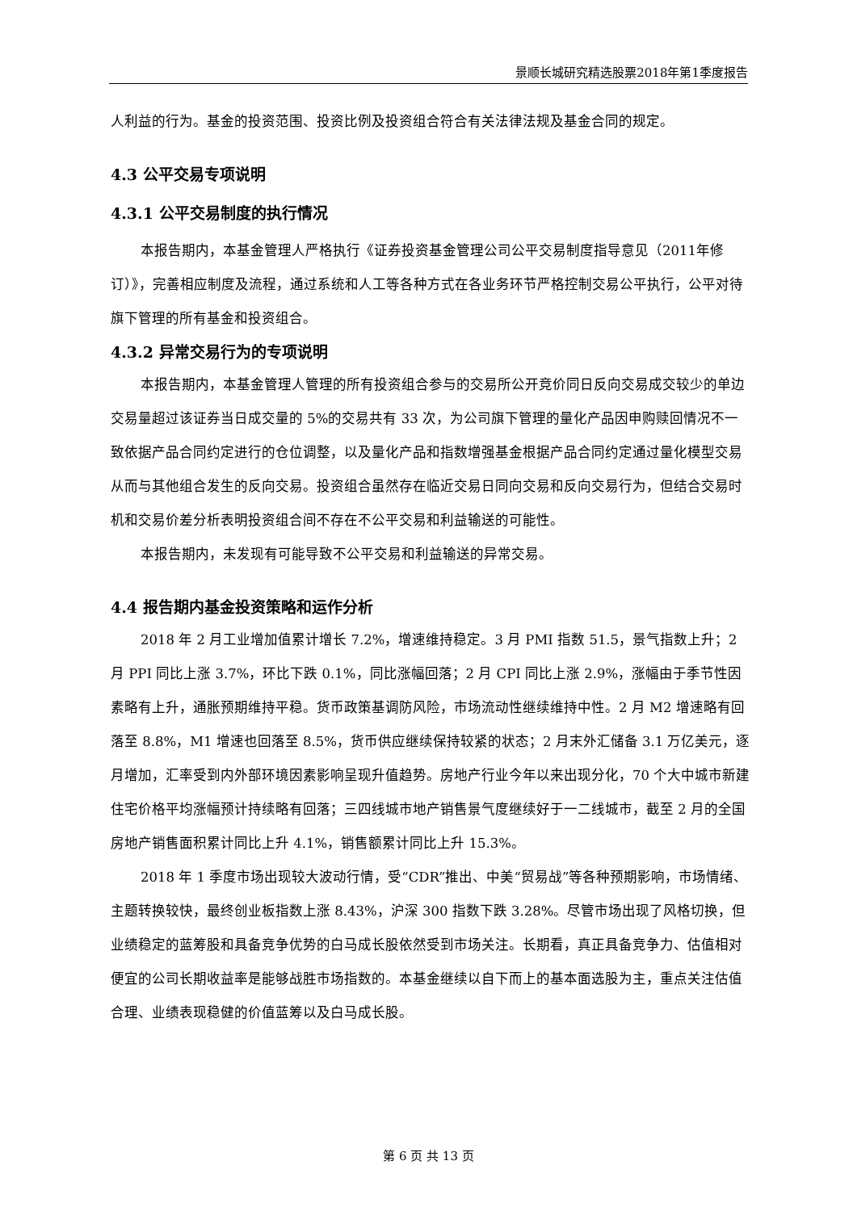景顺长城研究精选股票2018年第1季度报告
人利益的行为。基金的投资范围、投资比例及投资组合符合有关法律法规及基金合同的规定。
4.3 公平交易专项说明
4.3.1 公平交易制度的执行情况
本报告期内，本基金管理人严格执行《证券投资基金管理公司公平交易制度指导意见（2011年修订）》，完善相应制度及流程，通过系统和人工等各种方式在各业务环节严格控制交易公平执行，公平对待旗下管理的所有基金和投资组合。
4.3.2 异常交易行为的专项说明
本报告期内，本基金管理人管理的所有投资组合参与的交易所公开竞价同日反向交易成交较少的单边交易量超过该证券当日成交量的 5%的交易共有 33 次，为公司旗下管理的量化产品因申购赎回情况不一致依据产品合同约定进行的仓位调整，以及量化产品和指数增强基金根据产品合同约定通过量化模型交易从而与其他组合发生的反向交易。投资组合虽然存在临近交易日同向交易和反向交易行为，但结合交易时机和交易价差分析表明投资组合间不存在不公平交易和利益输送的可能性。
本报告期内，未发现有可能导致不公平交易和利益输送的异常交易。
4.4 报告期内基金投资策略和运作分析
2018 年 2 月工业增加值累计增长 7.2%，增速维持稳定。3 月 PMI 指数 51.5，景气指数上升；2 月 PPI 同比上涨 3.7%，环比下跌 0.1%，同比涨幅回落；2 月 CPI 同比上涨 2.9%，涨幅由于季节性因素略有上升，通胀预期维持平稳。货币政策基调防风险，市场流动性继续维持中性。2 月 M2 增速略有回落至 8.8%，M1 增速也回落至 8.5%，货币供应继续保持较紧的状态；2 月末外汇储备 3.1 万亿美元，逐月增加，汇率受到内外部环境因素影响呈现升值趋势。房地产行业今年以来出现分化，70 个大中城市新建住宅价格平均涨幅预计持续略有回落；三四线城市地产销售景气度继续好于一二线城市，截至 2 月的全国房地产销售面积累计同比上升 4.1%，销售额累计同比上升 15.3%。
2018 年 1 季度市场出现较大波动行情，受“CDR”推出、中美“贸易战”等各种预期影响，市场情绪、主题转换较快，最终创业板指数上涨 8.43%，沪深 300 指数下跌 3.28%。尽管市场出现了风格切换，但业绩稳定的蓝筹股和具备竞争优势的白马成长股依然受到市场关注。长期看，真正具备竞争力、估值相对便宜的公司长期收益率是能够战胜市场指数的。本基金继续以自下而上的基本面选股为主，重点关注估值合理、业绩表现稳健的价值蓝筹以及白马成长股。
第 6 页 共 13 页